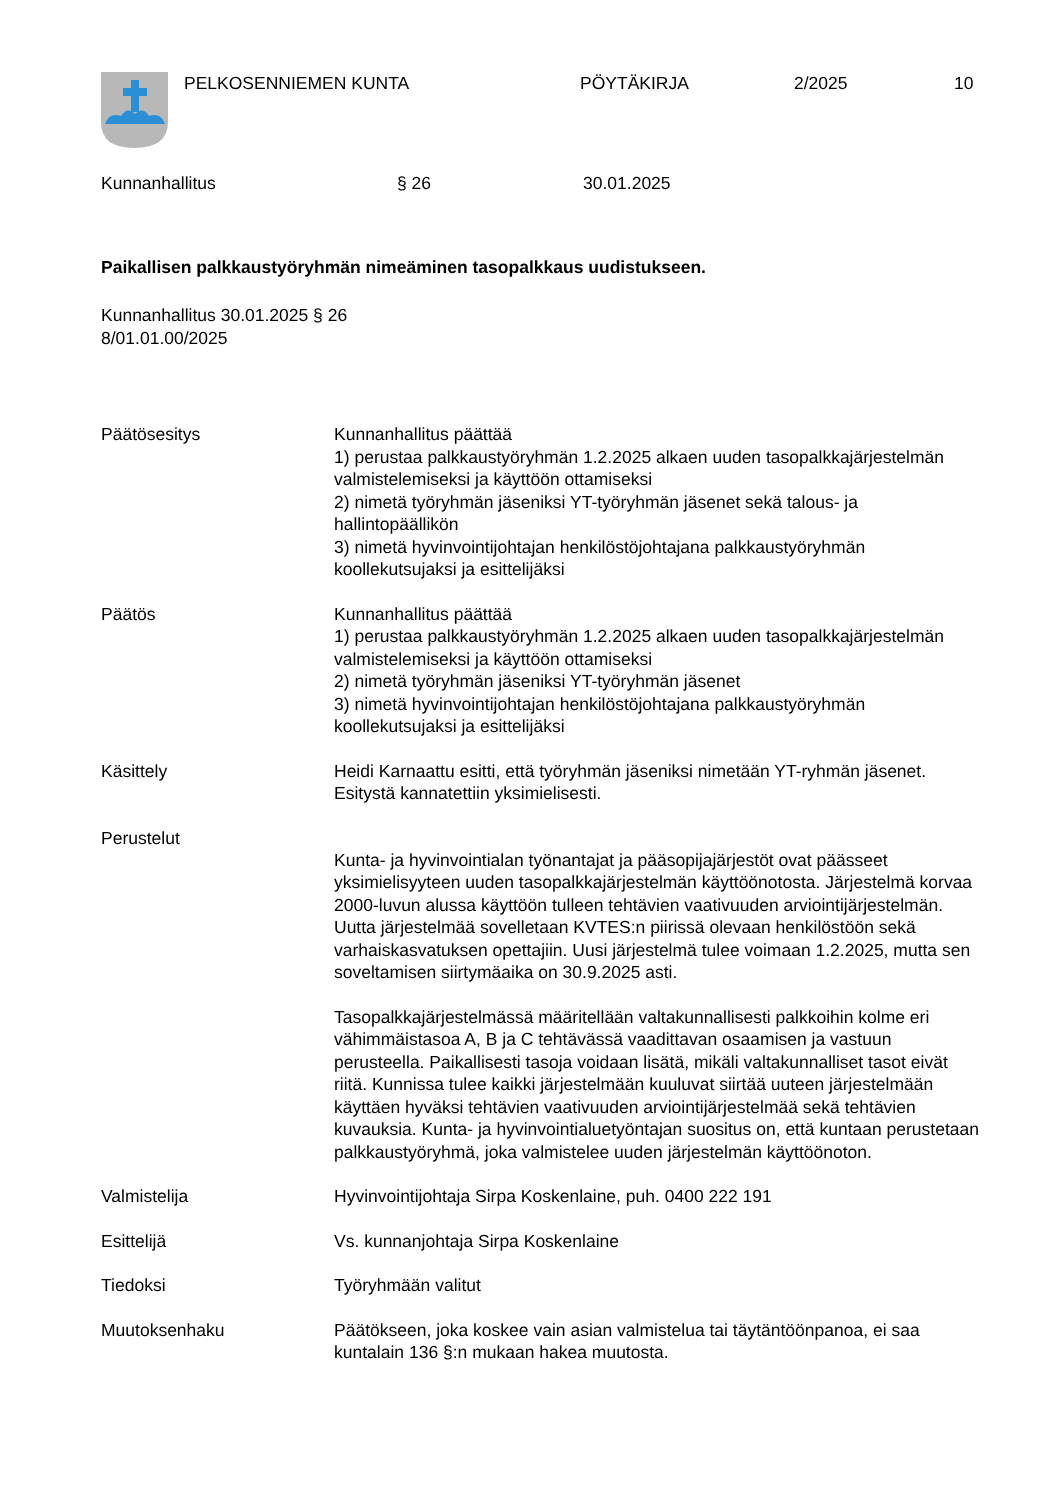PELKOSENNIEMEN KUNTA PÖYTÄKIRJA 2/2025 10
Kunnanhallitus § 26 30.01.2025
Paikallisen palkkaustyöryhmän nimeäminen tasopalkkaus uudistukseen.
Kunnanhallitus 30.01.2025 § 26
8/01.01.00/2025
Päätösesitys Kunnanhallitus päättää
1) perustaa palkkaustyöryhmän 1.2.2025 alkaen uuden tasopalkkajärjestelmän valmistelemiseksi ja käyttöön ottamiseksi
2) nimetä työryhmän jäseniksi YT-työryhmän jäsenet sekä talous- ja hallintopäällikön
3) nimetä hyvinvointijohtajan henkilöstöjohtajana palkkaustyöryhmän koollekutsujaksi ja esittelijäksi
Päätös Kunnanhallitus päättää
1) perustaa palkkaustyöryhmän 1.2.2025 alkaen uuden tasopalkkajärjestelmän valmistelemiseksi ja käyttöön ottamiseksi
2) nimetä työryhmän jäseniksi YT-työryhmän jäsenet
3) nimetä hyvinvointijohtajan henkilöstöjohtajana palkkaustyöryhmän koollekutsujaksi ja esittelijäksi
Käsittely Heidi Karnaattu esitti, että työryhmän jäseniksi nimetään YT-ryhmän jäsenet. Esitystä kannatettiin yksimielisesti.
Perustelut
Kunta- ja hyvinvointialan työnantajat ja pääsopijajärjestöt ovat päässeet yksimielisyyteen uuden tasopalkkajärjestelmän käyttöönotosta. Järjestelmä korvaa 2000-luvun alussa käyttöön tulleen tehtävien vaativuuden arviointijärjestelmän. Uutta järjestelmää sovelletaan KVTES:n piirissä olevaan henkilöstöön sekä varhaiskasvatuksen opettajiin. Uusi järjestelmä tulee voimaan 1.2.2025, mutta sen soveltamisen siirtymäaika on 30.9.2025 asti.
Tasopalkkajärjestelmässä määritellään valtakunnallisesti palkkoihin kolme eri vähimmäistasoa A, B ja C tehtävässä vaadittavan osaamisen ja vastuun perusteella. Paikallisesti tasoja voidaan lisätä, mikäli valtakunnalliset tasot eivät riitä. Kunnissa tulee kaikki järjestelmään kuuluvat siirtää uuteen järjestelmään käyttäen hyväksi tehtävien vaativuuden arviointijärjestelmää sekä tehtävien kuvauksia. Kunta- ja hyvinvointialuetyöntajan suositus on, että kuntaan perustetaan palkkaustyöryhmä, joka valmistelee uuden järjestelmän käyttöönoton.
Valmistelija Hyvinvointijohtaja Sirpa Koskenlaine, puh. 0400 222 191
Esittelijä Vs. kunnanjohtaja Sirpa Koskenlaine
Tiedoksi Työryhmään valitut
Muutoksenhaku Päätökseen, joka koskee vain asian valmistelua tai täytäntöönpanoa, ei saa kuntalain 136 §:n mukaan hakea muutosta.